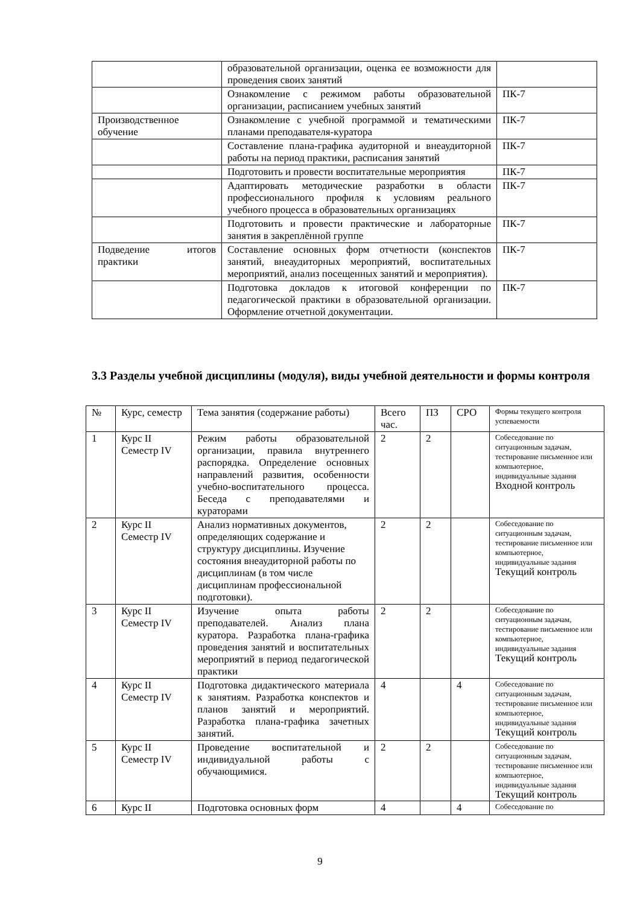| | образовательной организации, оценка ее возможности для проведения своих занятий | |
| | Ознакомление с режимом работы образовательной организации, расписанием учебных занятий | ПК-7 |
| Производственное обучение | Ознакомление с учебной программой и тематическими планами преподавателя-куратора | ПК-7 |
| | Составление плана-графика аудиторной и внеаудиторной работы на период практики, расписания занятий | ПК-7 |
| | Подготовить и провести воспитательные мероприятия | ПК-7 |
| | Адаптировать методические разработки в области профессионального профиля к условиям реального учебного процесса в образовательных организациях | ПК-7 |
| | Подготовить и провести практические и лабораторные занятия в закреплённой группе | ПК-7 |
| Подведение итогов практики | Составление основных форм отчетности (конспектов занятий, внеаудиторных мероприятий, воспитательных мероприятий, анализ посещенных занятий и мероприятия). | ПК-7 |
| | Подготовка докладов к итоговой конференции по педагогической практики в образовательной организации. Оформление отчетной документации. | ПК-7 |
3.3 Разделы учебной дисциплины (модуля), виды учебной деятельности и формы контроля
| № | Курс, семестр | Тема занятия (содержание работы) | Всего час. | ПЗ | СРО | Формы текущего контроля успеваемости |
| --- | --- | --- | --- | --- | --- | --- |
| 1 | Курс II Семестр IV | Режим работы образовательной организации, правила внутреннего распорядка. Определение основных направлений развития, особенности учебно-воспитательного процесса. Беседа с преподавателями и кураторами | 2 | 2 | | Собеседование по ситуационным задачам, тестирование письменное или компьютерное, индивидуальные задания Входной контроль |
| 2 | Курс II Семестр IV | Анализ нормативных документов, определяющих содержание и структуру дисциплины. Изучение состояния внеаудиторной работы по дисциплинам (в том числе дисциплинам профессиональной подготовки). | 2 | 2 | | Собеседование по ситуационным задачам, тестирование письменное или компьютерное, индивидуальные задания Текущий контроль |
| 3 | Курс II Семестр IV | Изучение опыта работы преподавателей. Анализ плана куратора. Разработка плана-графика проведения занятий и воспитательных мероприятий в период педагогической практики | 2 | 2 | | Собеседование по ситуационным задачам, тестирование письменное или компьютерное, индивидуальные задания Текущий контроль |
| 4 | Курс II Семестр IV | Подготовка дидактического материала к занятиям. Разработка конспектов и планов занятий и мероприятий. Разработка плана-графика зачетных занятий. | 4 | | 4 | Собеседование по ситуационным задачам, тестирование письменное или компьютерное, индивидуальные задания Текущий контроль |
| 5 | Курс II Семестр IV | Проведение воспитательной и индивидуальной работы с обучающимися. | 2 | 2 | | Собеседование по ситуационным задачам, тестирование письменное или компьютерное, индивидуальные задания Текущий контроль |
| 6 | Курс II | Подготовка основных форм | 4 | | 4 | Собеседование по |
9